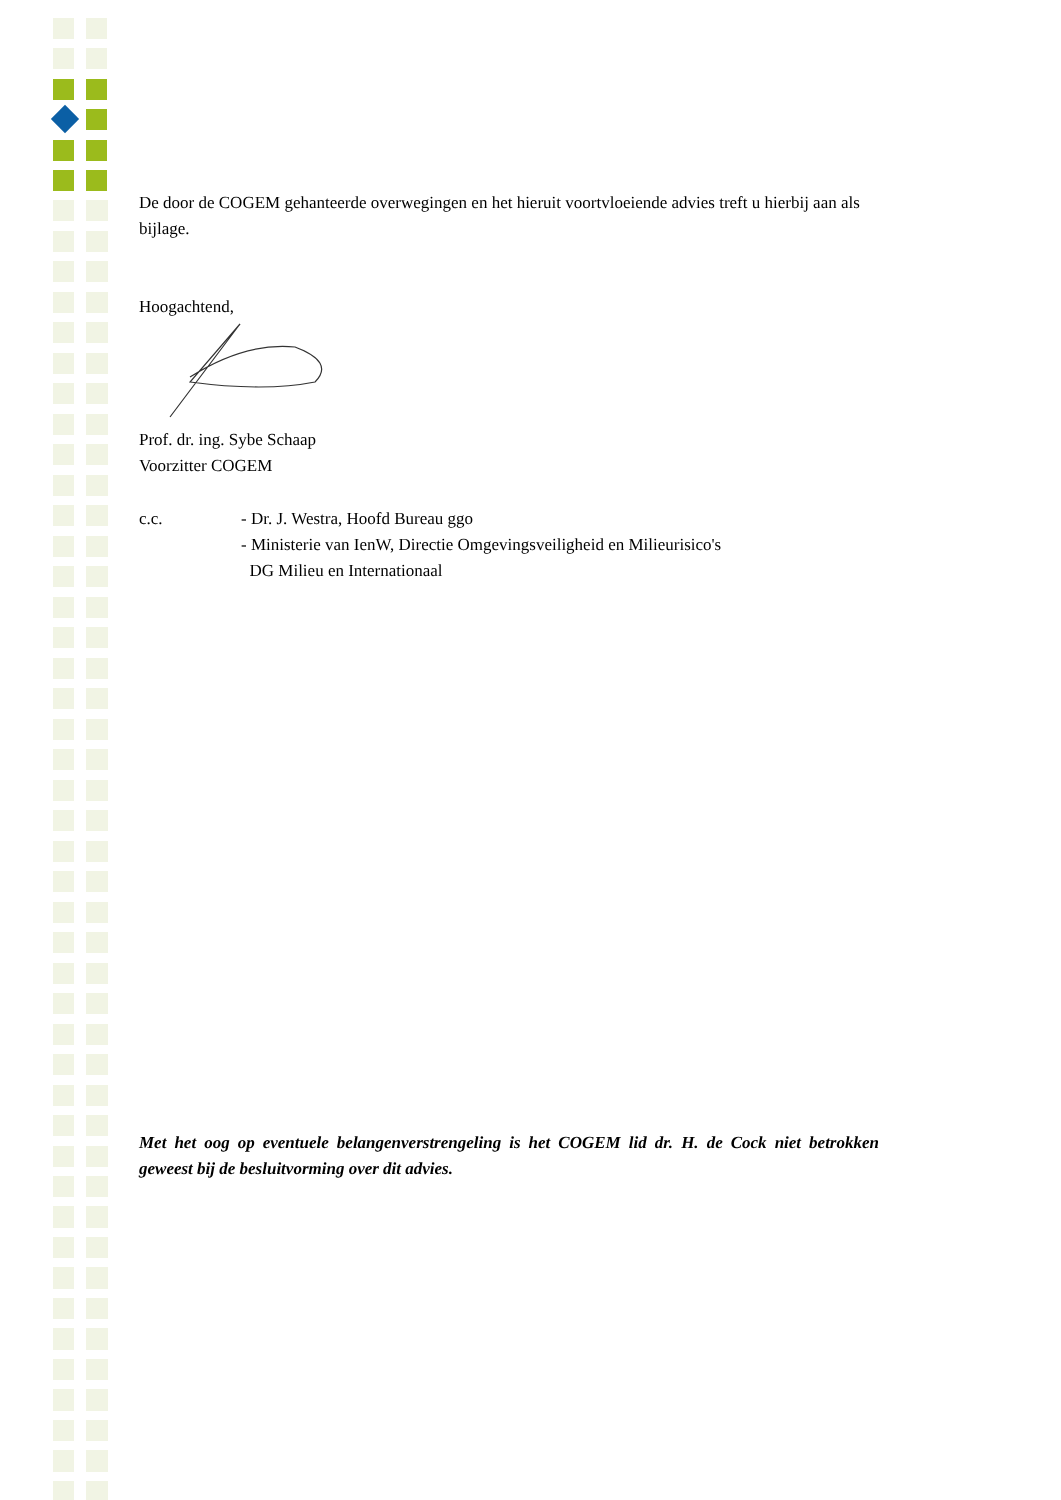De door de COGEM gehanteerde overwegingen en het hieruit voortvloeiende advies treft u hierbij aan als bijlage.
Hoogachtend,
Prof. dr. ing. Sybe Schaap
Voorzitter COGEM
c.c. - Dr. J. Westra, Hoofd Bureau ggo
- Ministerie van IenW, Directie Omgevingsveiligheid en Milieurisico's
DG Milieu en Internationaal
Met het oog op eventuele belangenverstrengeling is het COGEM lid dr. H. de Cock niet betrokken geweest bij de besluitvorming over dit advies.